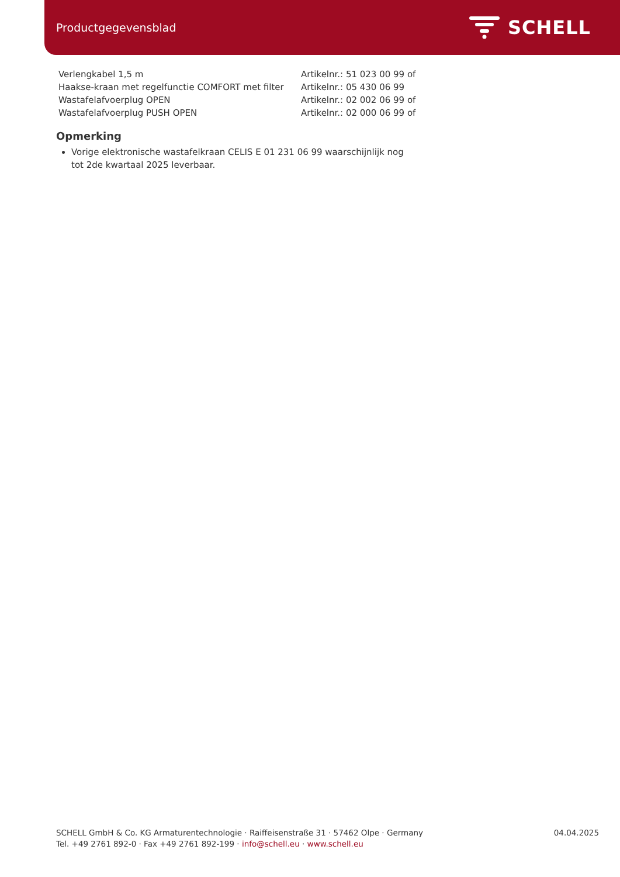Productgegevensblad
SCHELL
| Verlengkabel 1,5 m | Artikelnr.: 51 023 00 99 of |
| Haakse-kraan met regelfunctie COMFORT met filter | Artikelnr.: 05 430 06 99 |
| Wastafelafvoerplug OPEN | Artikelnr.: 02 002 06 99 of |
| Wastafelafvoerplug PUSH OPEN | Artikelnr.: 02 000 06 99 of |
Opmerking
Vorige elektronische wastafelkraan CELIS E 01 231 06 99 waarschijnlijk nog tot 2de kwartaal 2025 leverbaar.
SCHELL GmbH & Co. KG Armaturentechnologie · Raiffeisenstraße 31 · 57462 Olpe · Germany
Tel. +49 2761 892-0 · Fax +49 2761 892-199 · info@schell.eu · www.schell.eu
04.04.2025